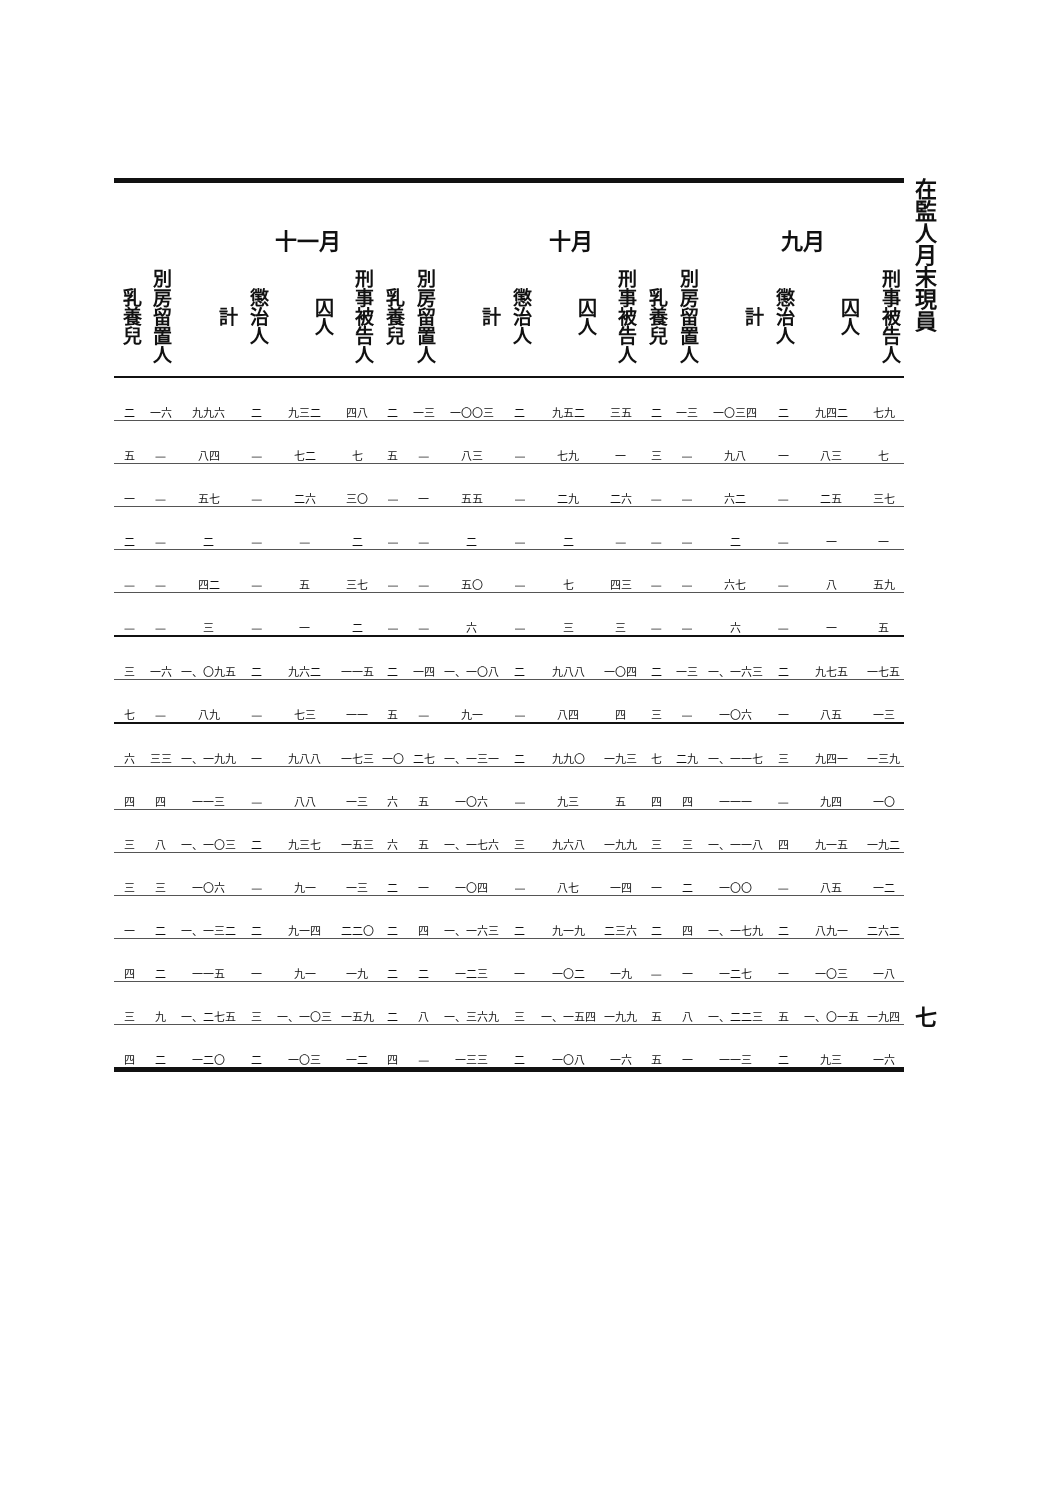在監人月末現員 七
| 九月 | | | | 十月 | | | | | | 十一月 | | | | | | | |
| --- | --- | --- | --- | --- | --- | --- | --- | --- | --- | --- | --- | --- | --- | --- | --- | --- | --- |
| 刑事被告人 | 囚人 | 懲治人 | 計 | 別房留置人 | 乳養兒 | 刑事被告人 | 囚人 | 懲治人 | 計 | 別房留置人 | 乳養兒 | 刑事被告人 | 囚人 | 懲治人 | 計 | 別房留置人 | 乳養兒 |
| 七九 | 九四二 | 二 | 一〇三四 | 一三 | 二 | 三五 | 九五二 | 二 | 一〇〇三 | 一三 | 二 | 四八 | 九三二 | 二 | 九九六 | 一六 | 二 |
| 七 | 八三 | 一 | 九八 | — | 三 | 一 | 七九 | — | 八三 | — | 五 | 七 | 七二 | — | 八四 | — | 五 |
| 三七 | 二五 | — | 六二 | — | — | 二六 | 二九 | — | 五五 | 一 | — | 三〇 | 二六 | — | 五七 | — | 一 |
| 一 | 一 | — | 二 | — | — | — | 二 | — | 二 | — | — | 二 | — | — | 二 | — | 二 |
| 五九 | 八 | — | 六七 | — | — | 四三 | 七 | — | 五〇 | — | — | 三七 | 五 | — | 四二 | — | — |
| 五 | 一 | — | 六 | — | — | 三 | 三 | — | 六 | — | — | 二 | 一 | — | 三 | — | — |
| 一七五 | 九七五 | 二 | 一、一六三 | 一三 | 二 | 一〇四 | 九八八 | 二 | 一、一〇八 | 一四 | 二 | 一一五 | 九六二 | 二 | 一、〇九五 | 一六 | 三 |
| 一三 | 八五 | 一 | 一〇六 | — | 三 | 四 | 八四 | — | 九一 | — | 五 | 一一 | 七三 | — | 八九 | — | 七 |
| 一三九 | 九四一 | 三 | 一、一一七 | 二九 | 七 | 一九三 | 九九〇 | 二 | 一、一三一 | 二七 | 一〇 | 一七三 | 九八八 | 一 | 一、一九九 | 三三 | 六 |
| 一〇 | 九四 | — | 一一一 | 四 | 四 | 五 | 九三 | — | 一〇六 | 五 | 六 | 一三 | 八八 | — | 一一三 | 四 | 四 |
| 一九二 | 九一五 | 四 | 一、一一八 | 三 | 三 | 一九九 | 九六八 | 三 | 一、一七六 | 五 | 六 | 一五三 | 九三七 | 二 | 一、一〇三 | 八 | 三 |
| 一二 | 八五 | — | 一〇〇 | 二 | 一 | 一四 | 八七 | — | 一〇四 | 一 | 二 | 一三 | 九一 | — | 一〇六 | 三 | 三 |
| 二六二 | 八九一 | 二 | 一、一七九 | 四 | 二 | 二三六 | 九一九 | 二 | 一、一六三 | 四 | 二 | 二二〇 | 九一四 | 二 | 一、一三二 | 二 | 一 |
| 一八 | 一〇三 | 一 | 一二七 | 一 | — | 一九 | 一〇二 | 一 | 一二三 | 二 | 二 | 一九 | 九一 | 一 | 一一五 | 二 | 四 |
| 一九四 | 一、〇一五 | 五 | 一、二二三 | 八 | 五 | 一九九 | 一、一五四 | 三 | 一、三六九 | 八 | 二 | 一五九 | 一、一〇三 | 三 | 一、二七五 | 九 | 三 |
| 一六 | 九三 | 二 | 一一三 | 一 | 五 | 一六 | 一〇八 | 二 | 一三三 | — | 四 | 一二 | 一〇三 | 二 | 一二〇 | 二 | 四 |